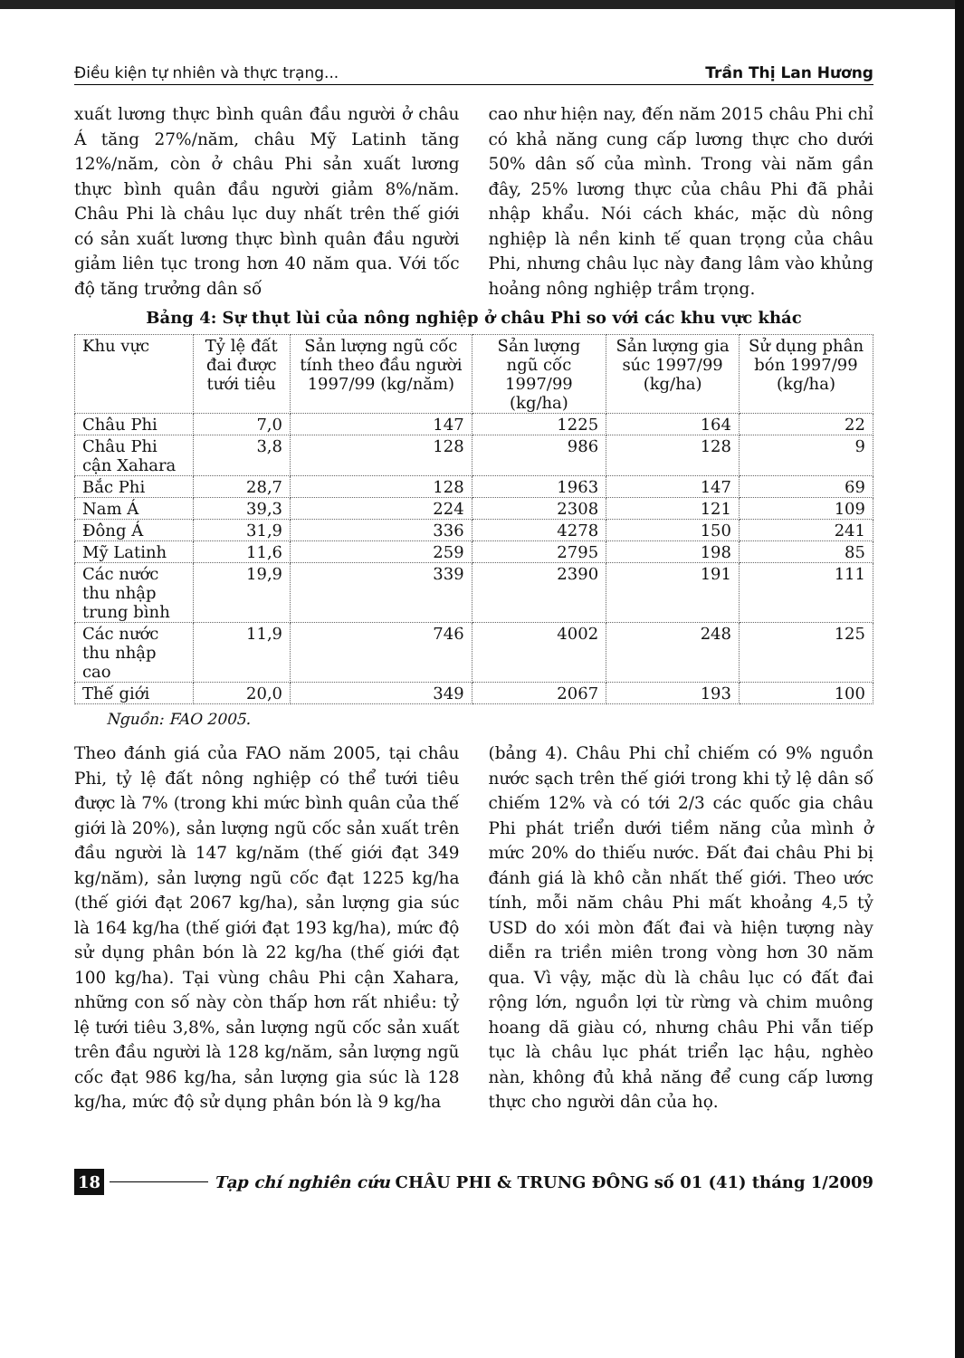Điều kiện tự nhiên và thực trạng... Trần Thị Lan Hương
xuất lương thực bình quân đầu người ở châu Á tăng 27%/năm, châu Mỹ Latinh tăng 12%/năm, còn ở châu Phi sản xuất lương thực bình quân đầu người giảm 8%/năm. Châu Phi là châu lục duy nhất trên thế giới có sản xuất lương thực bình quân đầu người giảm liên tục trong hơn 40 năm qua. Với tốc độ tăng trưởng dân số
cao như hiện nay, đến năm 2015 châu Phi chỉ có khả năng cung cấp lương thực cho dưới 50% dân số của mình. Trong vài năm gần đây, 25% lương thực của châu Phi đã phải nhập khẩu. Nói cách khác, mặc dù nông nghiệp là nền kinh tế quan trọng của châu Phi, nhưng châu lục này đang lâm vào khủng hoảng nông nghiệp trầm trọng.
Bảng 4: Sự thụt lùi của nông nghiệp ở châu Phi so với các khu vực khác
| Khu vực | Tỷ lệ đất đai được tưới tiêu | Sản lượng ngũ cốc tính theo đầu người 1997/99 (kg/năm) | Sản lượng ngũ cốc 1997/99 (kg/ha) | Sản lượng gia súc 1997/99 (kg/ha) | Sử dụng phân bón 1997/99 (kg/ha) |
| --- | --- | --- | --- | --- | --- |
| Châu Phi | 7,0 | 147 | 1225 | 164 | 22 |
| Châu Phi cận Xahara | 3,8 | 128 | 986 | 128 | 9 |
| Bắc Phi | 28,7 | 128 | 1963 | 147 | 69 |
| Nam Á | 39,3 | 224 | 2308 | 121 | 109 |
| Đông Á | 31,9 | 336 | 4278 | 150 | 241 |
| Mỹ Latinh | 11,6 | 259 | 2795 | 198 | 85 |
| Các nước thu nhập trung bình | 19,9 | 339 | 2390 | 191 | 111 |
| Các nước thu nhập cao | 11,9 | 746 | 4002 | 248 | 125 |
| Thế giới | 20,0 | 349 | 2067 | 193 | 100 |
Nguồn: FAO 2005.
Theo đánh giá của FAO năm 2005, tại châu Phi, tỷ lệ đất nông nghiệp có thể tưới tiêu được là 7% (trong khi mức bình quân của thế giới là 20%), sản lượng ngũ cốc sản xuất trên đầu người là 147 kg/năm (thế giới đạt 349 kg/năm), sản lượng ngũ cốc đạt 1225 kg/ha (thế giới đạt 2067 kg/ha), sản lượng gia súc là 164 kg/ha (thế giới đạt 193 kg/ha), mức độ sử dụng phân bón là 22 kg/ha (thế giới đạt 100 kg/ha). Tại vùng châu Phi cận Xahara, những con số này còn thấp hơn rất nhiều: tỷ lệ tưới tiêu 3,8%, sản lượng ngũ cốc sản xuất trên đầu người là 128 kg/năm, sản lượng ngũ cốc đạt 986 kg/ha, sản lượng gia súc là 128 kg/ha, mức độ sử dụng phân bón là 9 kg/ha
(bảng 4). Châu Phi chỉ chiếm có 9% nguồn nước sạch trên thế giới trong khi tỷ lệ dân số chiếm 12% và có tới 2/3 các quốc gia châu Phi phát triển dưới tiềm năng của mình ở mức 20% do thiếu nước. Đất đai châu Phi bị đánh giá là khô cằn nhất thế giới. Theo ước tính, mỗi năm châu Phi mất khoảng 4,5 tỷ USD do xói mòn đất đai và hiện tượng này diễn ra triền miên trong vòng hơn 30 năm qua. Vì vậy, mặc dù là châu lục có đất đai rộng lớn, nguồn lợi từ rừng và chim muông hoang dã giàu có, nhưng châu Phi vẫn tiếp tục là châu lục phát triển lạc hậu, nghèo nàn, không đủ khả năng để cung cấp lương thực cho người dân của họ.
18 Tạp chí nghiên cứu CHÂU PHI & TRUNG ĐÔNG số 01 (41) tháng 1/2009